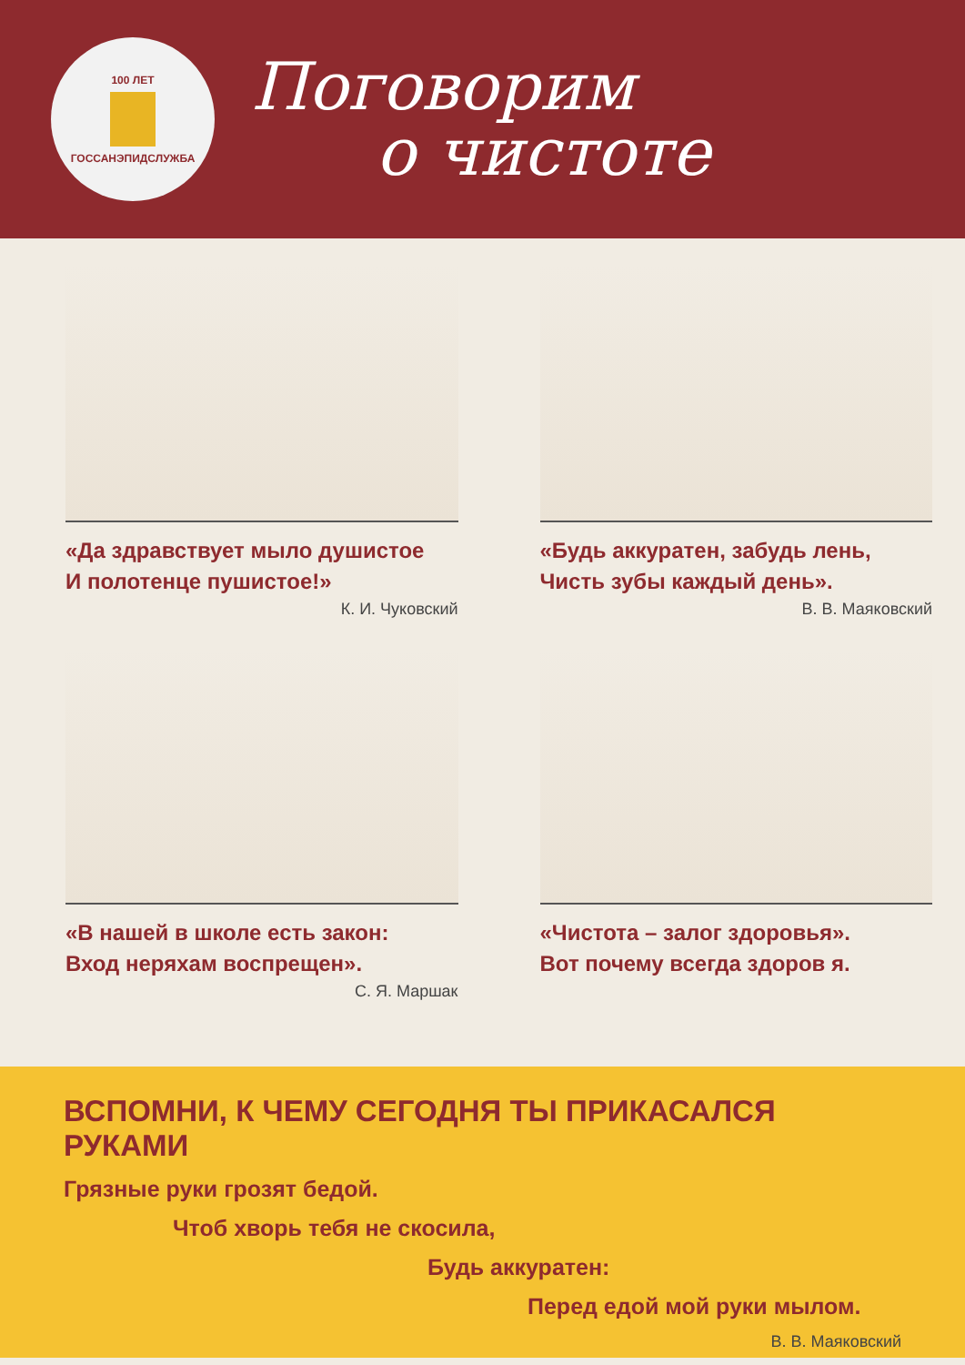100 ЛЕТ
ГОССАНЭПИДСЛУЖБА
Поговорим
о чистоте
«Да здравствует мыло душистое
И полотенце пушистое!»
К. И. Чуковский
«Будь аккуратен, забудь лень,
Чисть зубы каждый день».
В. В. Маяковский
«В нашей в школе есть закон:
Вход неряхам воспрещен».
С. Я. Маршак
«Чистота – залог здоровья».
Вот почему всегда здоров я.
ВСПОМНИ, К ЧЕМУ СЕГОДНЯ ТЫ ПРИКАСАЛСЯ РУКАМИ
Грязные руки грозят бедой.
Чтоб хворь тебя не скосила,
Будь аккуратен:
Перед едой мой руки мылом.
В. В. Маяковский